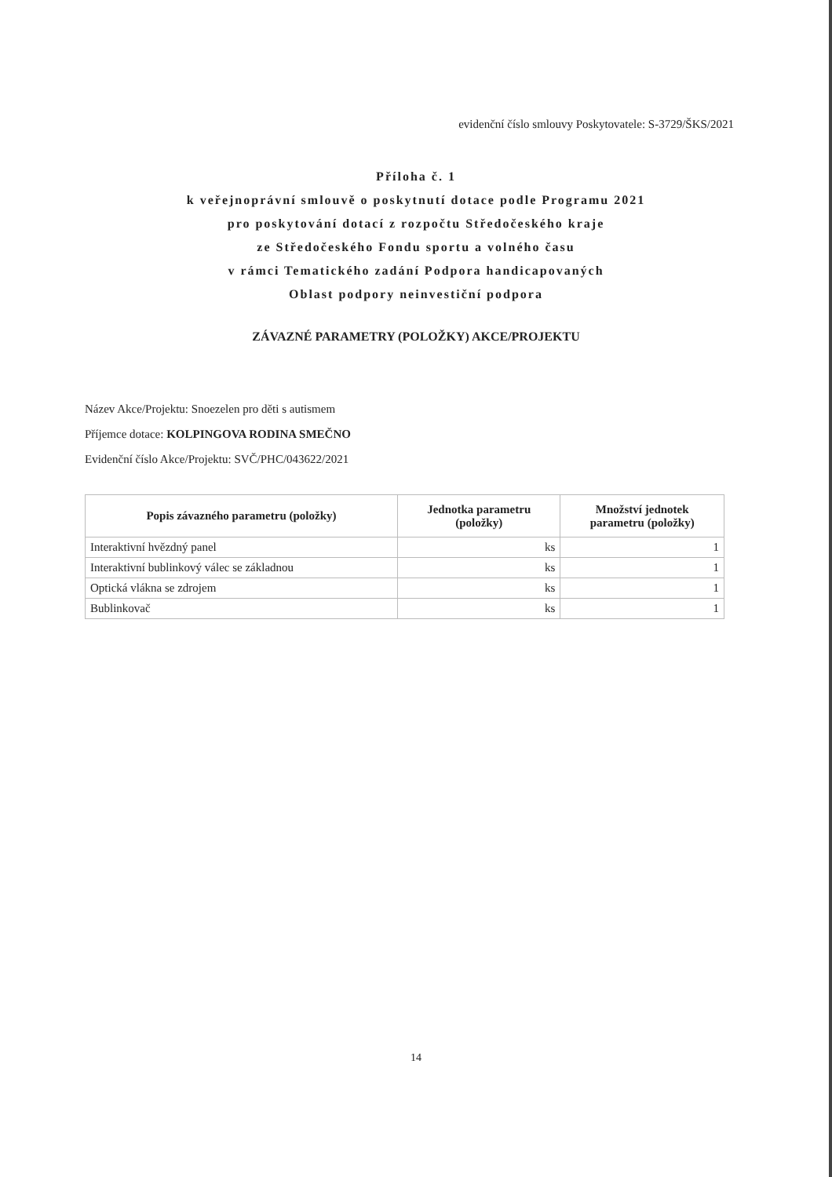evidenční číslo smlouvy Poskytovatele: S-3729/ŠKS/2021
Příloha č. 1
k veřejnoprávní smlouvě o poskytnutí dotace podle Programu 2021
pro poskytování dotací z rozpočtu Středočeského kraje
ze Středočeského Fondu sportu a volného času
v rámci Tematického zadání Podpora handicapovaných
Oblast podpory neinvestiční podpora
ZÁVAZNÉ PARAMETRY (POLOŽKY) AKCE/PROJEKTU
Název Akce/Projektu: Snoezelen pro děti s autismem
Příjemce dotace: KOLPINGOVA RODINA SMEČNO
Evidenční číslo Akce/Projektu: SVČ/PHC/043622/2021
| Popis závazného parametru (položky) | Jednotka parametru (položky) | Množství jednotek parametru (položky) |
| --- | --- | --- |
| Interaktivní hvězdný panel | ks | 1 |
| Interaktivní bublinkový válec se základnou | ks | 1 |
| Optická vlákna se zdrojem | ks | 1 |
| Bublinkovač | ks | 1 |
14